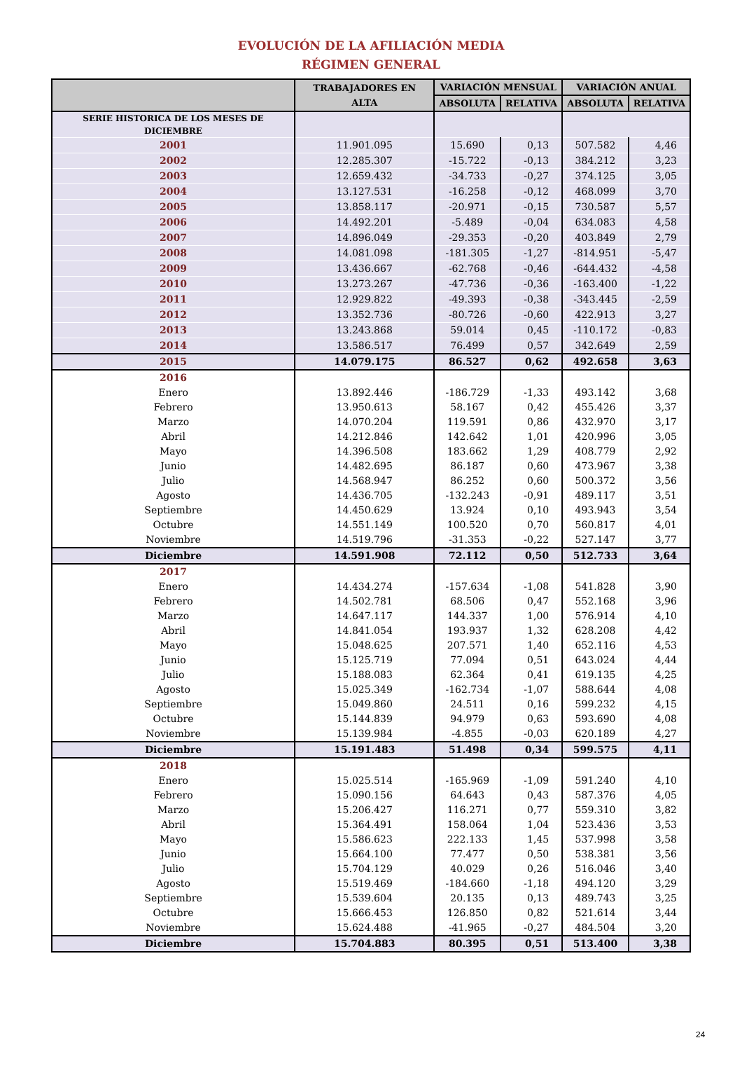EVOLUCIÓN DE LA AFILIACIÓN MEDIA
RÉGIMEN GENERAL
| | TRABAJADORES EN ALTA | VARIACIÓN MENSUAL | | VARIACIÓN ANUAL | |
| --- | --- | --- | --- | --- | --- |
| | | ABSOLUTA | RELATIVA | ABSOLUTA | RELATIVA |
| SERIE HISTORICA DE LOS MESES DE DICIEMBRE | | | | | |
| 2001 | 11.901.095 | 15.690 | 0,13 | 507.582 | 4,46 |
| 2002 | 12.285.307 | -15.722 | -0,13 | 384.212 | 3,23 |
| 2003 | 12.659.432 | -34.733 | -0,27 | 374.125 | 3,05 |
| 2004 | 13.127.531 | -16.258 | -0,12 | 468.099 | 3,70 |
| 2005 | 13.858.117 | -20.971 | -0,15 | 730.587 | 5,57 |
| 2006 | 14.492.201 | -5.489 | -0,04 | 634.083 | 4,58 |
| 2007 | 14.896.049 | -29.353 | -0,20 | 403.849 | 2,79 |
| 2008 | 14.081.098 | -181.305 | -1,27 | -814.951 | -5,47 |
| 2009 | 13.436.667 | -62.768 | -0,46 | -644.432 | -4,58 |
| 2010 | 13.273.267 | -47.736 | -0,36 | -163.400 | -1,22 |
| 2011 | 12.929.822 | -49.393 | -0,38 | -343.445 | -2,59 |
| 2012 | 13.352.736 | -80.726 | -0,60 | 422.913 | 3,27 |
| 2013 | 13.243.868 | 59.014 | 0,45 | -110.172 | -0,83 |
| 2014 | 13.586.517 | 76.499 | 0,57 | 342.649 | 2,59 |
| 2015 | 14.079.175 | 86.527 | 0,62 | 492.658 | 3,63 |
| 2016 | | | | | |
| Enero | 13.892.446 | -186.729 | -1,33 | 493.142 | 3,68 |
| Febrero | 13.950.613 | 58.167 | 0,42 | 455.426 | 3,37 |
| Marzo | 14.070.204 | 119.591 | 0,86 | 432.970 | 3,17 |
| Abril | 14.212.846 | 142.642 | 1,01 | 420.996 | 3,05 |
| Mayo | 14.396.508 | 183.662 | 1,29 | 408.779 | 2,92 |
| Junio | 14.482.695 | 86.187 | 0,60 | 473.967 | 3,38 |
| Julio | 14.568.947 | 86.252 | 0,60 | 500.372 | 3,56 |
| Agosto | 14.436.705 | -132.243 | -0,91 | 489.117 | 3,51 |
| Septiembre | 14.450.629 | 13.924 | 0,10 | 493.943 | 3,54 |
| Octubre | 14.551.149 | 100.520 | 0,70 | 560.817 | 4,01 |
| Noviembre | 14.519.796 | -31.353 | -0,22 | 527.147 | 3,77 |
| Diciembre | 14.591.908 | 72.112 | 0,50 | 512.733 | 3,64 |
| 2017 | | | | | |
| Enero | 14.434.274 | -157.634 | -1,08 | 541.828 | 3,90 |
| Febrero | 14.502.781 | 68.506 | 0,47 | 552.168 | 3,96 |
| Marzo | 14.647.117 | 144.337 | 1,00 | 576.914 | 4,10 |
| Abril | 14.841.054 | 193.937 | 1,32 | 628.208 | 4,42 |
| Mayo | 15.048.625 | 207.571 | 1,40 | 652.116 | 4,53 |
| Junio | 15.125.719 | 77.094 | 0,51 | 643.024 | 4,44 |
| Julio | 15.188.083 | 62.364 | 0,41 | 619.135 | 4,25 |
| Agosto | 15.025.349 | -162.734 | -1,07 | 588.644 | 4,08 |
| Septiembre | 15.049.860 | 24.511 | 0,16 | 599.232 | 4,15 |
| Octubre | 15.144.839 | 94.979 | 0,63 | 593.690 | 4,08 |
| Noviembre | 15.139.984 | -4.855 | -0,03 | 620.189 | 4,27 |
| Diciembre | 15.191.483 | 51.498 | 0,34 | 599.575 | 4,11 |
| 2018 | | | | | |
| Enero | 15.025.514 | -165.969 | -1,09 | 591.240 | 4,10 |
| Febrero | 15.090.156 | 64.643 | 0,43 | 587.376 | 4,05 |
| Marzo | 15.206.427 | 116.271 | 0,77 | 559.310 | 3,82 |
| Abril | 15.364.491 | 158.064 | 1,04 | 523.436 | 3,53 |
| Mayo | 15.586.623 | 222.133 | 1,45 | 537.998 | 3,58 |
| Junio | 15.664.100 | 77.477 | 0,50 | 538.381 | 3,56 |
| Julio | 15.704.129 | 40.029 | 0,26 | 516.046 | 3,40 |
| Agosto | 15.519.469 | -184.660 | -1,18 | 494.120 | 3,29 |
| Septiembre | 15.539.604 | 20.135 | 0,13 | 489.743 | 3,25 |
| Octubre | 15.666.453 | 126.850 | 0,82 | 521.614 | 3,44 |
| Noviembre | 15.624.488 | -41.965 | -0,27 | 484.504 | 3,20 |
| Diciembre | 15.704.883 | 80.395 | 0,51 | 513.400 | 3,38 |
24